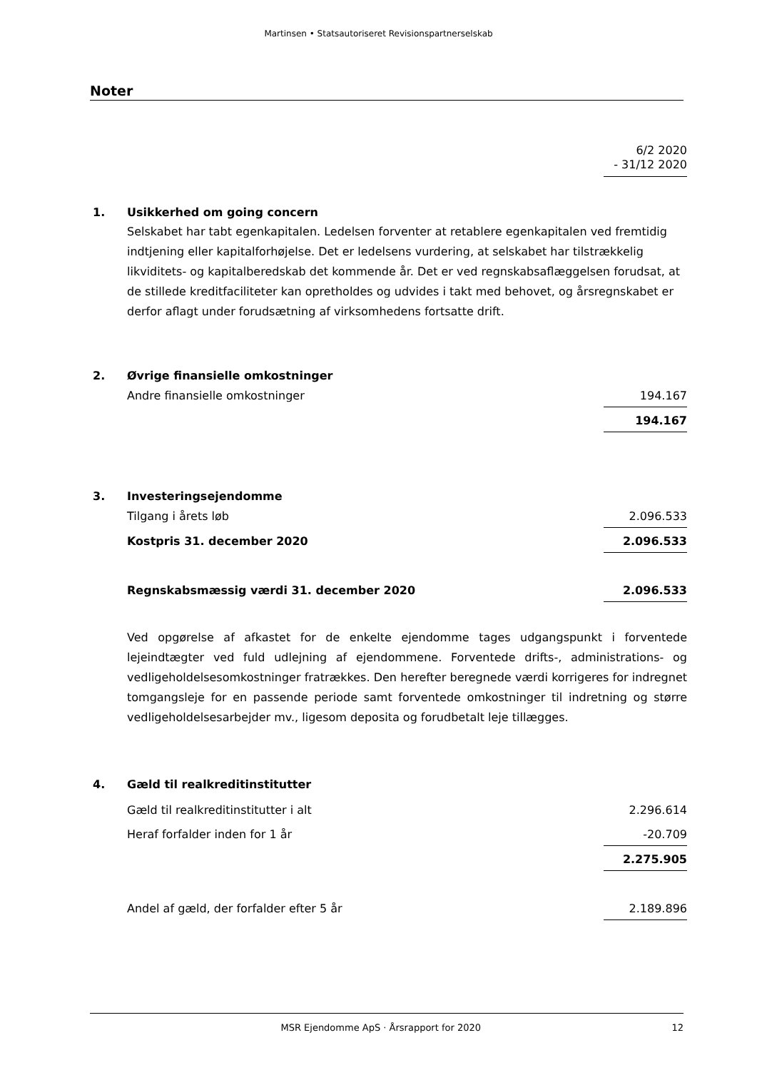Martinsen • Statsautoriseret Revisionspartnerselskab
Noter
6/2 2020
- 31/12 2020
1. Usikkerhed om going concern
Selskabet har tabt egenkapitalen. Ledelsen forventer at retablere egenkapitalen ved fremtidig indtjening eller kapitalforhøjelse. Det er ledelsens vurdering, at selskabet har tilstrækkelig likviditets- og kapitalberedskab det kommende år. Det er ved regnskabsaflæggelsen forudsat, at de stillede kreditfaciliteter kan opretholdes og udvides i takt med behovet, og årsregnskabet er derfor aflagt under forudsætning af virksomhedens fortsatte drift.
2. Øvrige finansielle omkostninger
| Andre finansielle omkostninger | 194.167 |
| | 194.167 |
3. Investeringsejendomme
| Tilgang i årets løb | 2.096.533 |
| Kostpris 31. december 2020 | 2.096.533 |
| Regnskabsmæssig værdi 31. december 2020 | 2.096.533 |
Ved opgørelse af afkastet for de enkelte ejendomme tages udgangspunkt i forventede lejeindtægter ved fuld udlejning af ejendommene. Forventede drifts-, administrations- og vedligeholdelsesomkostninger fratrækkes. Den herefter beregnede værdi korrigeres for indregnet tomgangsleje for en passende periode samt forventede omkostninger til indretning og større vedligeholdelsesarbejder mv., ligesom deposita og forudbetalt leje tillægges.
4. Gæld til realkreditinstitutter
| Gæld til realkreditinstitutter i alt | 2.296.614 |
| Heraf forfalder inden for 1 år | -20.709 |
| | 2.275.905 |
| Andel af gæld, der forfalder efter 5 år | 2.189.896 |
MSR Ejendomme ApS · Årsrapport for 2020 12